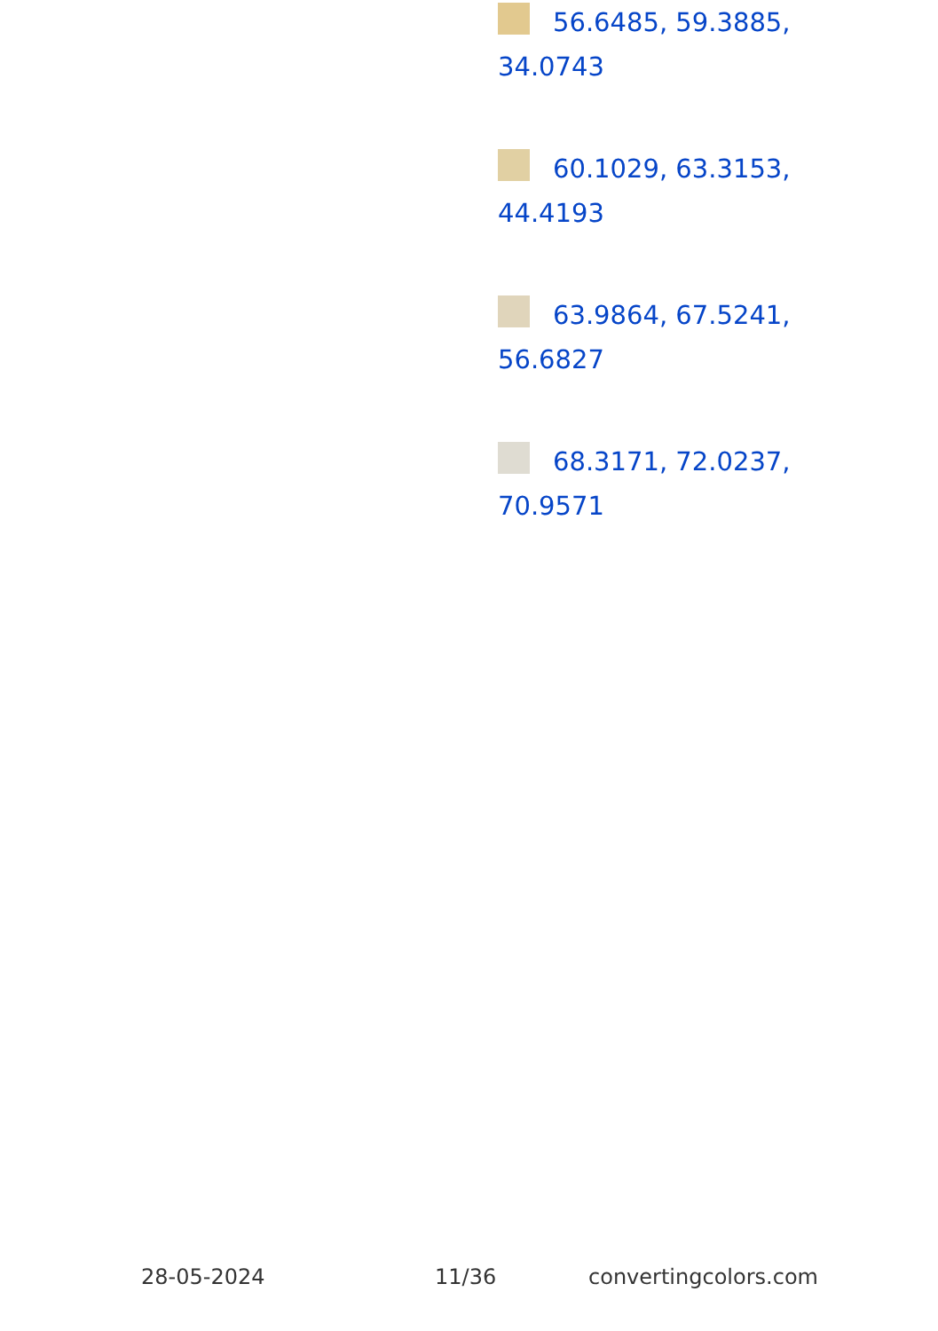56.6485, 59.3885, 34.0743
60.1029, 63.3153, 44.4193
63.9864, 67.5241, 56.6827
68.3171, 72.0237, 70.9571
28-05-2024 11/36 convertingcolors.com